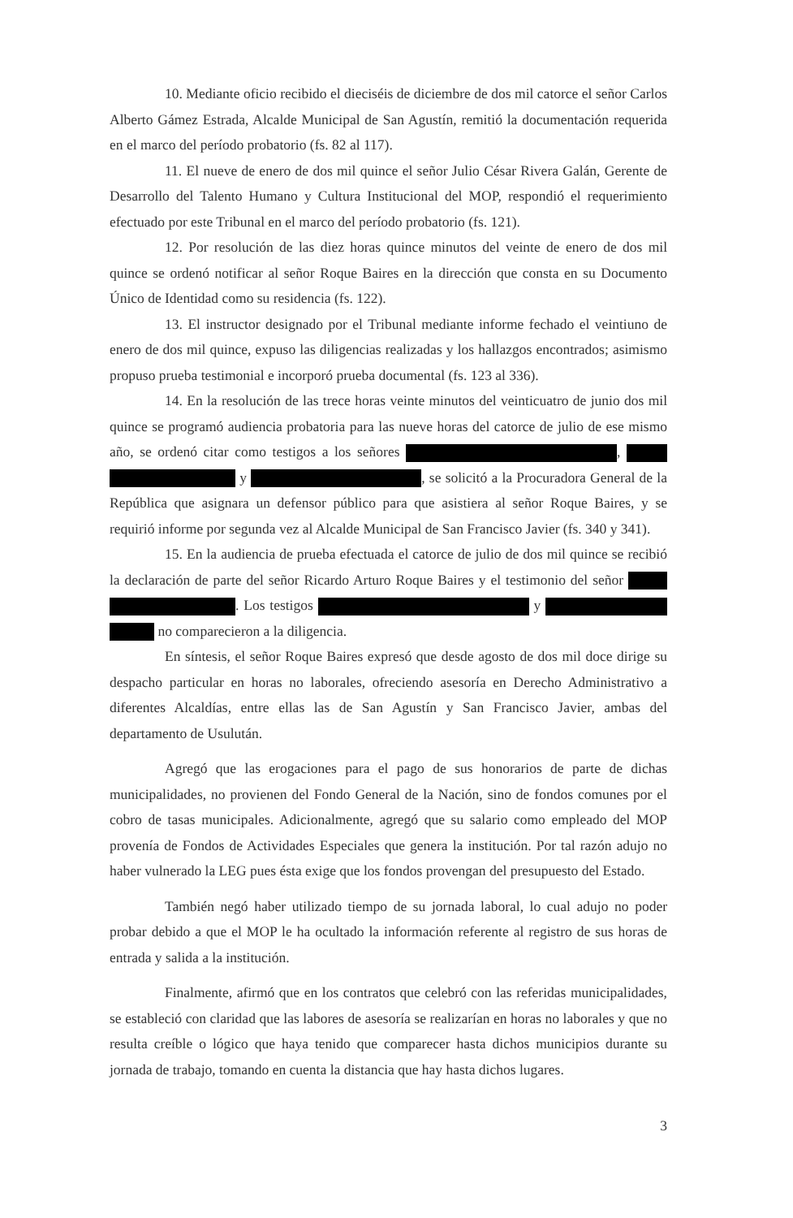10. Mediante oficio recibido el dieciséis de diciembre de dos mil catorce el señor Carlos Alberto Gámez Estrada, Alcalde Municipal de San Agustín, remitió la documentación requerida en el marco del período probatorio (fs. 82 al 117).
11. El nueve de enero de dos mil quince el señor Julio César Rivera Galán, Gerente de Desarrollo del Talento Humano y Cultura Institucional del MOP, respondió el requerimiento efectuado por este Tribunal en el marco del período probatorio (fs. 121).
12. Por resolución de las diez horas quince minutos del veinte de enero de dos mil quince se ordenó notificar al señor Roque Baires en la dirección que consta en su Documento Único de Identidad como su residencia (fs. 122).
13. El instructor designado por el Tribunal mediante informe fechado el veintiuno de enero de dos mil quince, expuso las diligencias realizadas y los hallazgos encontrados; asimismo propuso prueba testimonial e incorporó prueba documental (fs. 123 al 336).
14. En la resolución de las trece horas veinte minutos del veinticuatro de junio dos mil quince se programó audiencia probatoria para las nueve horas del catorce de julio de ese mismo año, se ordenó citar como testigos a los señores , y , se solicitó a la Procuradora General de la República que asignara un defensor público para que asistiera al señor Roque Baires, y se requirió informe por segunda vez al Alcalde Municipal de San Francisco Javier (fs. 340 y 341).
15. En la audiencia de prueba efectuada el catorce de julio de dos mil quince se recibió la declaración de parte del señor Ricardo Arturo Roque Baires y el testimonio del señor . Los testigos y no comparecieron a la diligencia.
En síntesis, el señor Roque Baires expresó que desde agosto de dos mil doce dirige su despacho particular en horas no laborales, ofreciendo asesoría en Derecho Administrativo a diferentes Alcaldías, entre ellas las de San Agustín y San Francisco Javier, ambas del departamento de Usulután.
Agregó que las erogaciones para el pago de sus honorarios de parte de dichas municipalidades, no provienen del Fondo General de la Nación, sino de fondos comunes por el cobro de tasas municipales. Adicionalmente, agregó que su salario como empleado del MOP provenía de Fondos de Actividades Especiales que genera la institución. Por tal razón adujo no haber vulnerado la LEG pues ésta exige que los fondos provengan del presupuesto del Estado.
También negó haber utilizado tiempo de su jornada laboral, lo cual adujo no poder probar debido a que el MOP le ha ocultado la información referente al registro de sus horas de entrada y salida a la institución.
Finalmente, afirmó que en los contratos que celebró con las referidas municipalidades, se estableció con claridad que las labores de asesoría se realizarían en horas no laborales y que no resulta creíble o lógico que haya tenido que comparecer hasta dichos municipios durante su jornada de trabajo, tomando en cuenta la distancia que hay hasta dichos lugares.
3